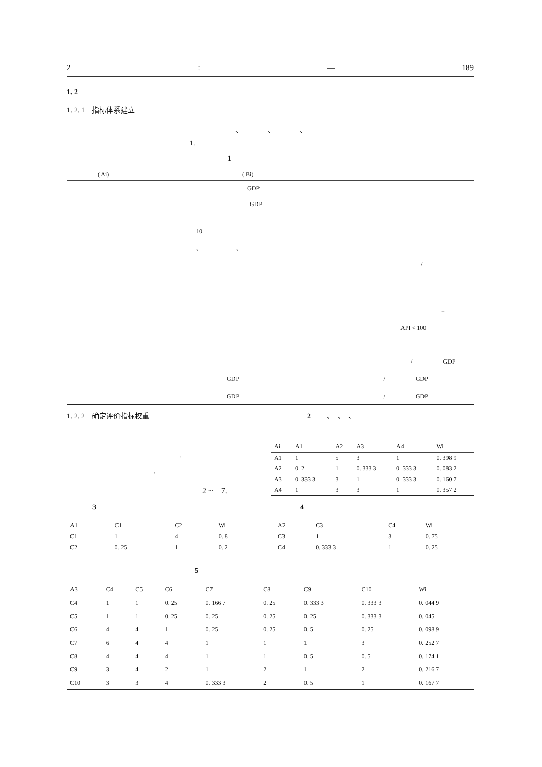2: — 189
1. 2
1. 2. 1　指标体系建立
、　　　　、　　　　、
1.
1
| ( Ai) | ( Bi) |
| --- | --- |
| | GDP |
| | GDP |
| | 10 |
| | 、 、 |
| | / |
| | + |
| | API < 100 |
| | / GDP |
| | GDP / GDP |
| | GDP / GDP |
1. 2. 2　确定评价指标权重
.
.
2 ~　7.
2 　　、　、　、
| Ai | A1 | A2 | A3 | A4 | Wi |
| --- | --- | --- | --- | --- | --- |
| A1 | 1 | 5 | 3 | 1 | 0. 398 9 |
| A2 | 0. 2 | 1 | 0. 333 3 | 0. 333 3 | 0. 083 2 |
| A3 | 0. 333 3 | 3 | 1 | 0. 333 3 | 0. 160 7 |
| A4 | 1 | 3 | 3 | 1 | 0. 357 2 |
3
| A1 | C1 | C2 | Wi |
| --- | --- | --- | --- |
| C1 | 1 | 4 | 0. 8 |
| C2 | 0. 25 | 1 | 0. 2 |
4
| A2 | C3 | C4 | Wi |
| --- | --- | --- | --- |
| C3 | 1 | 3 | 0. 75 |
| C4 | 0. 333 3 | 1 | 0. 25 |
5
| A3 | C4 | C5 | C6 | C7 | C8 | C9 | C10 | Wi |
| --- | --- | --- | --- | --- | --- | --- | --- | --- |
| C4 | 1 | 1 | 0. 25 | 0. 166 7 | 0. 25 | 0. 333 3 | 0. 333 3 | 0. 044 9 |
| C5 | 1 | 1 | 0. 25 | 0. 25 | 0. 25 | 0. 25 | 0. 333 3 | 0. 045 |
| C6 | 4 | 4 | 1 | 0. 25 | 0. 25 | 0. 5 | 0. 25 | 0. 098 9 |
| C7 | 6 | 4 | 4 | 1 | 1 | 1 | 3 | 0. 252 7 |
| C8 | 4 | 4 | 4 | 1 | 1 | 0. 5 | 0. 5 | 0. 174 1 |
| C9 | 3 | 4 | 2 | 1 | 2 | 1 | 2 | 0. 216 7 |
| C10 | 3 | 3 | 4 | 0. 333 3 | 2 | 0. 5 | 1 | 0. 167 7 |